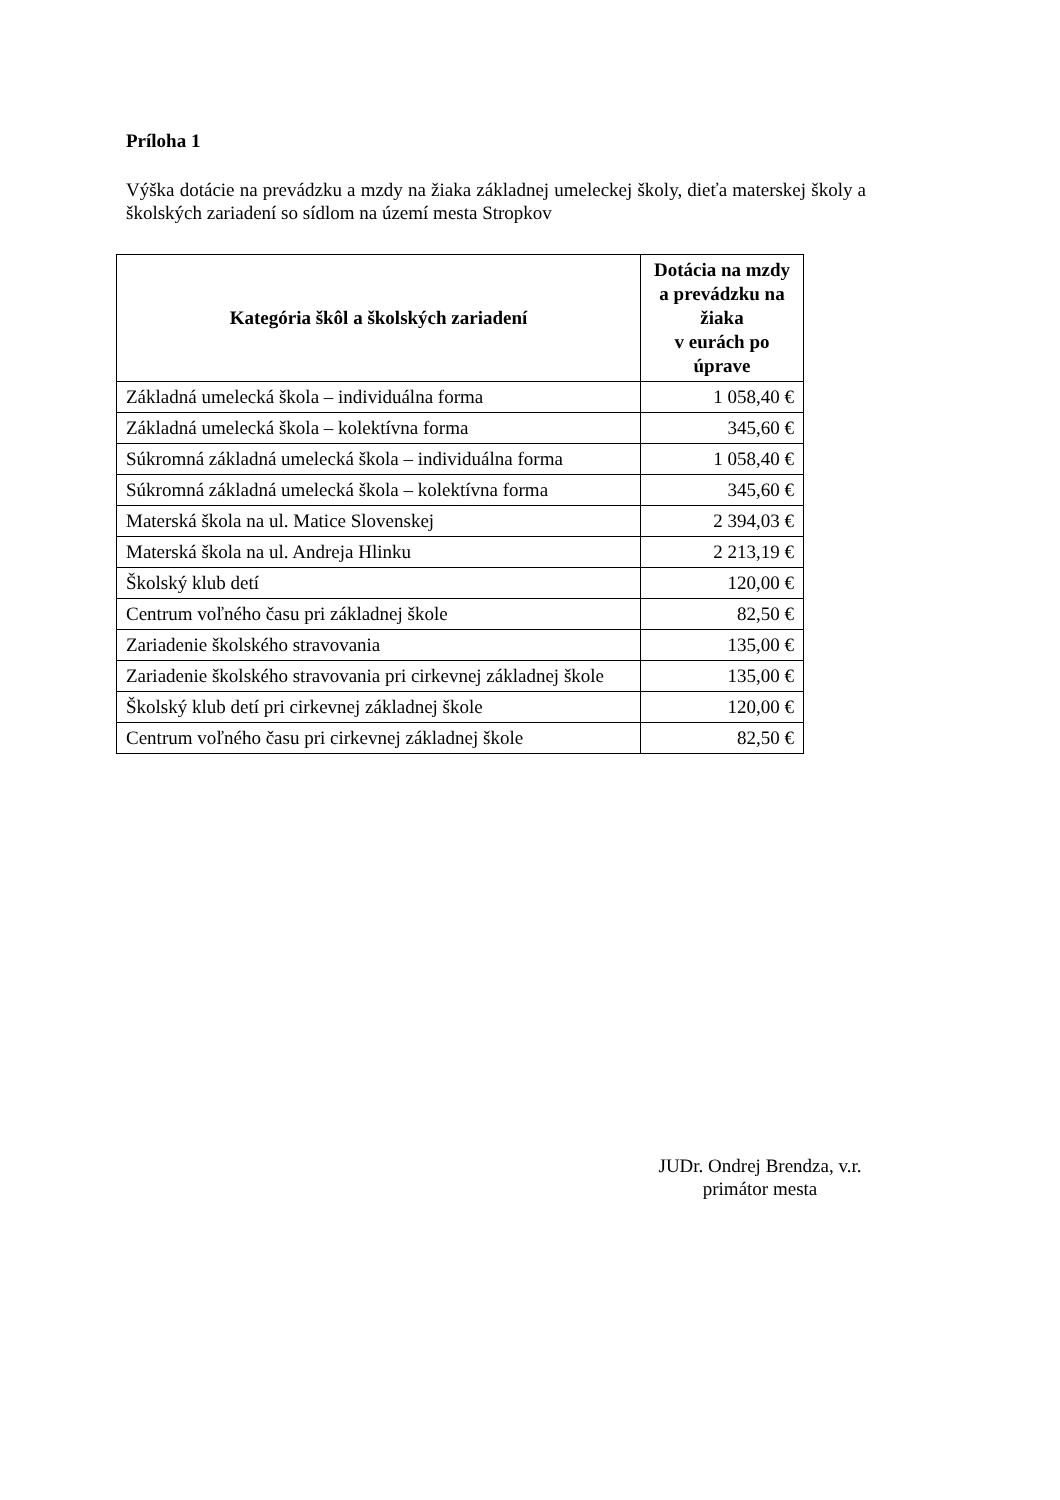Príloha 1
Výška dotácie na prevádzku a mzdy na žiaka základnej umeleckej školy, dieťa materskej školy a školských zariadení so sídlom na území mesta Stropkov
| Kategória škôl a školských zariadení | Dotácia na mzdy a prevádzku na žiaka v eurách po úprave |
| --- | --- |
| Základná umelecká škola – individuálna forma | 1 058,40 € |
| Základná umelecká škola – kolektívna forma | 345,60 € |
| Súkromná základná umelecká škola – individuálna forma | 1 058,40 € |
| Súkromná základná umelecká škola – kolektívna forma | 345,60 € |
| Materská škola na ul. Matice Slovenskej | 2 394,03 € |
| Materská škola na ul. Andreja Hlinku | 2 213,19 € |
| Školský klub detí | 120,00 € |
| Centrum voľného času pri základnej škole | 82,50 € |
| Zariadenie školského stravovania | 135,00 € |
| Zariadenie školského stravovania pri cirkevnej základnej škole | 135,00 € |
| Školský klub detí pri cirkevnej základnej škole | 120,00 € |
| Centrum voľného času pri cirkevnej základnej škole | 82,50 € |
JUDr. Ondrej Brendza, v.r.
primátor mesta